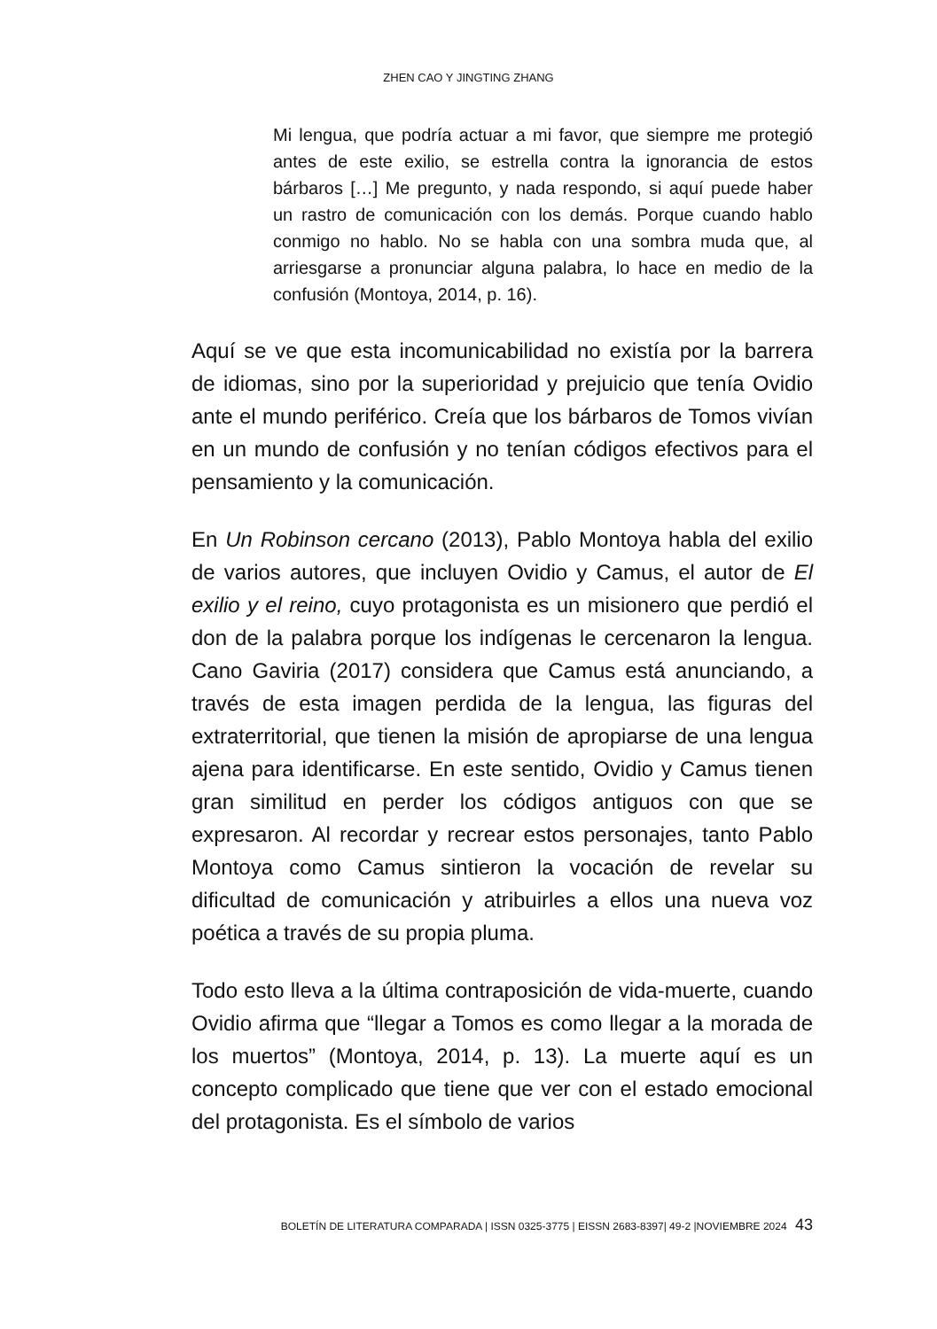ZHEN CAO Y JINGTING ZHANG
Mi lengua, que podría actuar a mi favor, que siempre me protegió antes de este exilio, se estrella contra la ignorancia de estos bárbaros […] Me pregunto, y nada respondo, si aquí puede haber un rastro de comunicación con los demás. Porque cuando hablo conmigo no hablo. No se habla con una sombra muda que, al arriesgarse a pronunciar alguna palabra, lo hace en medio de la confusión (Montoya, 2014, p. 16).
Aquí se ve que esta incomunicabilidad no existía por la barrera de idiomas, sino por la superioridad y prejuicio que tenía Ovidio ante el mundo periférico. Creía que los bárbaros de Tomos vivían en un mundo de confusión y no tenían códigos efectivos para el pensamiento y la comunicación.
En Un Robinson cercano (2013), Pablo Montoya habla del exilio de varios autores, que incluyen Ovidio y Camus, el autor de El exilio y el reino, cuyo protagonista es un misionero que perdió el don de la palabra porque los indígenas le cercenaron la lengua. Cano Gaviria (2017) considera que Camus está anunciando, a través de esta imagen perdida de la lengua, las figuras del extraterritorial, que tienen la misión de apropiarse de una lengua ajena para identificarse. En este sentido, Ovidio y Camus tienen gran similitud en perder los códigos antiguos con que se expresaron. Al recordar y recrear estos personajes, tanto Pablo Montoya como Camus sintieron la vocación de revelar su dificultad de comunicación y atribuirles a ellos una nueva voz poética a través de su propia pluma.
Todo esto lleva a la última contraposición de vida-muerte, cuando Ovidio afirma que “llegar a Tomos es como llegar a la morada de los muertos” (Montoya, 2014, p. 13). La muerte aquí es un concepto complicado que tiene que ver con el estado emocional del protagonista. Es el símbolo de varios
BOLETÍN DE LITERATURA COMPARADA | ISSN 0325-3775 | EISSN 2683-8397| 49-2 |NOVIEMBRE 2024 43